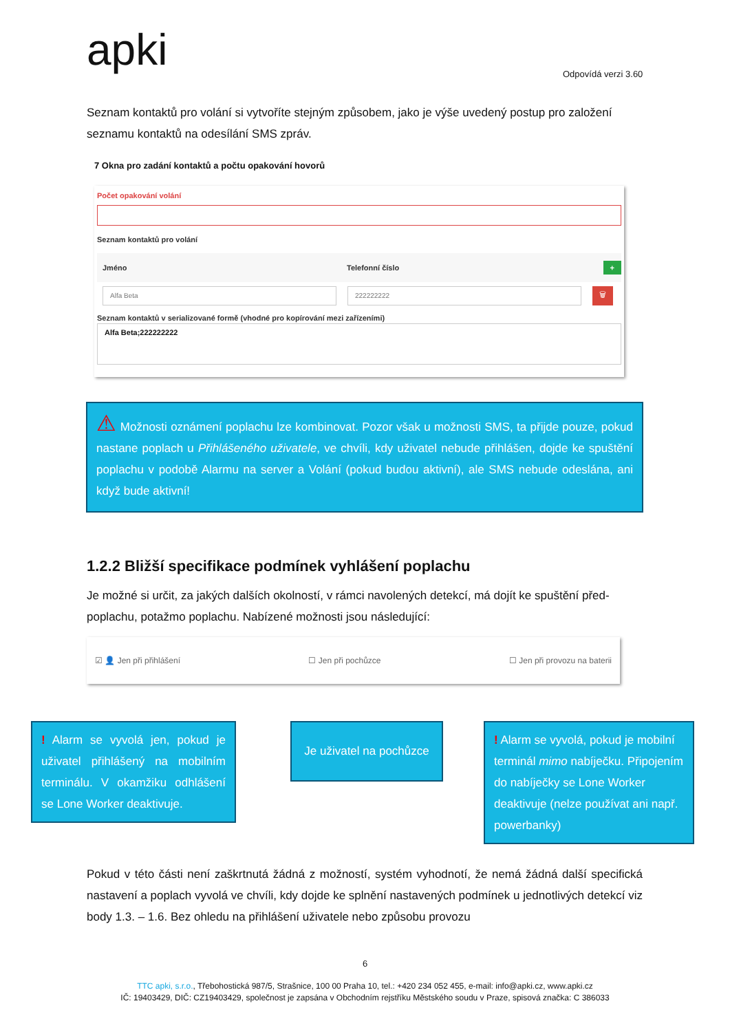apki Odpovídá verzi 3.60
Seznam kontaktů pro volání si vytvoříte stejným způsobem, jako je výše uvedený postup pro založení seznamu kontaktů na odesílání SMS zpráv.
7 Okna pro zadání kontaktů a počtu opakování hovorů
Počet opakování volání
Seznam kontaktů pro volání
Jméno Telefonní číslo +
Alfa Beta 222222222
🗑
Seznam kontaktů v serializované formě (vhodné pro kopírování mezi zařízeními)
Alfa Beta;222222222
⚠ Možnosti oznámení poplachu lze kombinovat. Pozor však u možnosti SMS, ta přijde pouze, pokud nastane poplach u Přihlášeného uživatele, ve chvíli, kdy uživatel nebude přihlášen, dojde ke spuštění poplachu v podobě Alarmu na server a Volání (pokud budou aktivní), ale SMS nebude odeslána, ani když bude aktivní!
1.2.2 Bližší specifikace podmínek vyhlášení poplachu
Je možné si určit, za jakých dalších okolností, v rámci navolených detekcí, má dojít ke spuštění před-poplachu, potažmo poplachu. Nabízené možnosti jsou následující:
☑ 👤 Jen při přihlášení ☐ Jen při pochůzce ☐ Jen při provozu na baterii
! Alarm se vyvolá jen, pokud je uživatel přihlášený na mobilním terminálu. V okamžiku odhlášení se Lone Worker deaktivuje.
Je uživatel na pochůzce
! Alarm se vyvolá, pokud je mobilní terminál mimo nabíječku. Připojením do nabíječky se Lone Worker deaktivuje (nelze používat ani např. powerbanky)
Pokud v této části není zaškrtnutá žádná z možností, systém vyhodnotí, že nemá žádná další specifická nastavení a poplach vyvolá ve chvíli, kdy dojde ke splnění nastavených podmínek u jednotlivých detekcí viz body 1.3. – 1.6. Bez ohledu na přihlášení uživatele nebo způsobu provozu
6
TTC apki, s.r.o., Třebohostická 987/5, Strašnice, 100 00 Praha 10, tel.: +420 234 052 455, e-mail: info@apki.cz, www.apki.cz
IČ: 19403429, DIČ: CZ19403429, společnost je zapsána v Obchodním rejstříku Městského soudu v Praze, spisová značka: C 386033